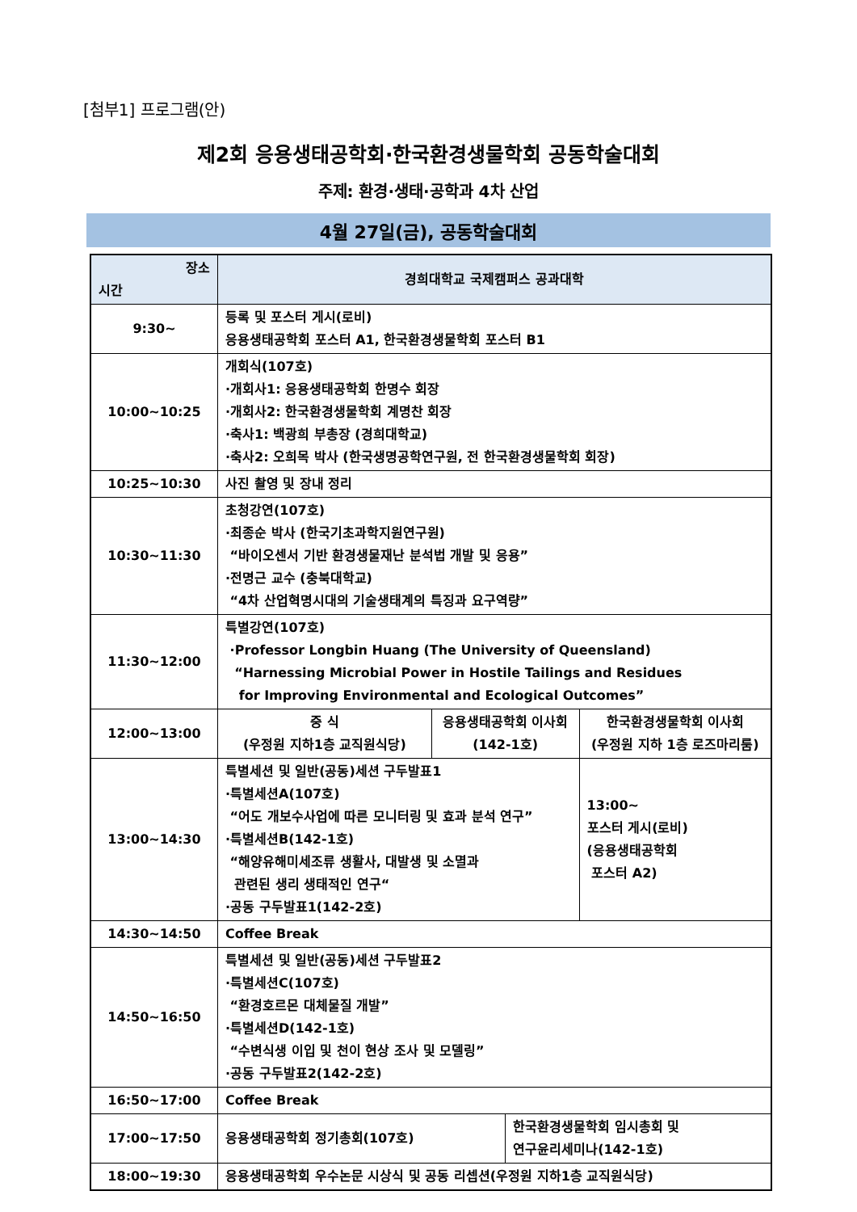[첨부1] 프로그램(안)
제2회 응용생태공학회·한국환경생물학회 공동학술대회
주제: 환경·생태·공학과 4차 산업
4월 27일(금), 공동학술대회
| 장소 시간 | 경희대학교 국제캠퍼스 공과대학 | | | |
| --- | --- | --- | --- | --- |
| 9:30~ | 등록 및 포스터 게시(로비) 응용생태공학회 포스터 A1, 한국환경생물학회 포스터 B1 | | | |
| 10:00~10:25 | 개회식(107호) ·개회사1: 응용생태공학회 한명수 회장 ·개회사2: 한국환경생물학회 계명찬 회장 ·축사1: 백광희 부총장 (경희대학교) ·축사2: 오희목 박사 (한국생명공학연구원, 전 한국환경생물학회 회장) | | | |
| 10:25~10:30 | 사진 촬영 및 장내 정리 | | | |
| 10:30~11:30 | 초청강연(107호) ·최종순 박사 (한국기초과학지원연구원) “바이오센서 기반 환경생물재난 분석법 개발 및 응용” ·전명근 교수 (충북대학교) “4차 산업혁명시대의 기술생태계의 특징과 요구역량” | | | |
| 11:30~12:00 | 특별강연(107호) ·Professor Longbin Huang (The University of Queensland) “Harnessing Microbial Power in Hostile Tailings and Residues for Improving Environmental and Ecological Outcomes” | | | |
| 12:00~13:00 | 중 식 (우정원 지하1층 교직원식당) | 응용생태공학회 이사회 (142-1호) | | 한국환경생물학회 이사회 (우정원 지하 1층 로즈마리룸) |
| 13:00~14:30 | 특별세션 및 일반(공동)세션 구두발표1 ·특별세션A(107호) “어도 개보수사업에 따른 모니터링 및 효과 분석 연구” ·특별세션B(142-1호) “해양유해미세조류 생활사, 대발생 및 소멸과 관련된 생리 생태적인 연구“ ·공동 구두발표1(142-2호) | | | 13:00~ 포스터 게시(로비) (응용생태공학회 포스터 A2) |
| 14:30~14:50 | Coffee Break | | | |
| 14:50~16:50 | 특별세션 및 일반(공동)세션 구두발표2 ·특별세션C(107호) “환경호르몬 대체물질 개발” ·특별세션D(142-1호) “수변식생 이입 및 천이 현상 조사 및 모델링” ·공동 구두발표2(142-2호) | | | |
| 16:50~17:00 | Coffee Break | | | |
| 17:00~17:50 | 응용생태공학회 정기총회(107호) | | 한국환경생물학회 임시총회 및 연구윤리세미나(142-1호) | |
| 18:00~19:30 | 응용생태공학회 우수논문 시상식 및 공동 리셉션(우정원 지하1층 교직원식당) | | | |